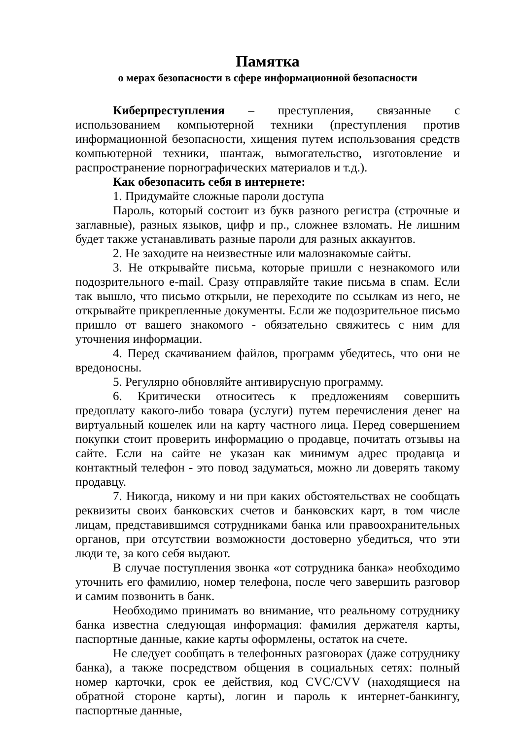Памятка
о мерах безопасности в сфере информационной безопасности
Киберпреступления – преступления, связанные с использованием компьютерной техники (преступления против информационной безопасности, хищения путем использования средств компьютерной техники, шантаж, вымогательство, изготовление и распространение порнографических материалов и т.д.).
Как обезопасить себя в интернете:
1. Придумайте сложные пароли доступа
Пароль, который состоит из букв разного регистра (строчные и заглавные), разных языков, цифр и пр., сложнее взломать. Не лишним будет также устанавливать разные пароли для разных аккаунтов.
2. Не заходите на неизвестные или малознакомые сайты.
3. Не открывайте письма, которые пришли с незнакомого или подозрительного e-mail. Сразу отправляйте такие письма в спам. Если так вышло, что письмо открыли, не переходите по ссылкам из него, не открывайте прикрепленные документы. Если же подозрительное письмо пришло от вашего знакомого - обязательно свяжитесь с ним для уточнения информации.
4. Перед скачиванием файлов, программ убедитесь, что они не вредоносны.
5. Регулярно обновляйте антивирусную программу.
6. Критически относитесь к предложениям совершить предоплату какого-либо товара (услуги) путем перечисления денег на виртуальный кошелек или на карту частного лица. Перед совершением покупки стоит проверить информацию о продавце, почитать отзывы на сайте. Если на сайте не указан как минимум адрес продавца и контактный телефон - это повод задуматься, можно ли доверять такому продавцу.
7. Никогда, никому и ни при каких обстоятельствах не сообщать реквизиты своих банковских счетов и банковских карт, в том числе лицам, представившимся сотрудниками банка или правоохранительных органов, при отсутствии возможности достоверно убедиться, что эти люди те, за кого себя выдают.
В случае поступления звонка «от сотрудника банка» необходимо уточнить его фамилию, номер телефона, после чего завершить разговор и самим позвонить в банк.
Необходимо принимать во внимание, что реальному сотруднику банка известна следующая информация: фамилия держателя карты, паспортные данные, какие карты оформлены, остаток на счете.
Не следует сообщать в телефонных разговорах (даже сотруднику банка), а также посредством общения в социальных сетях: полный номер карточки, срок ее действия, код CVC/CVV (находящиеся на обратной стороне карты), логин и пароль к интернет-банкингу, паспортные данные,